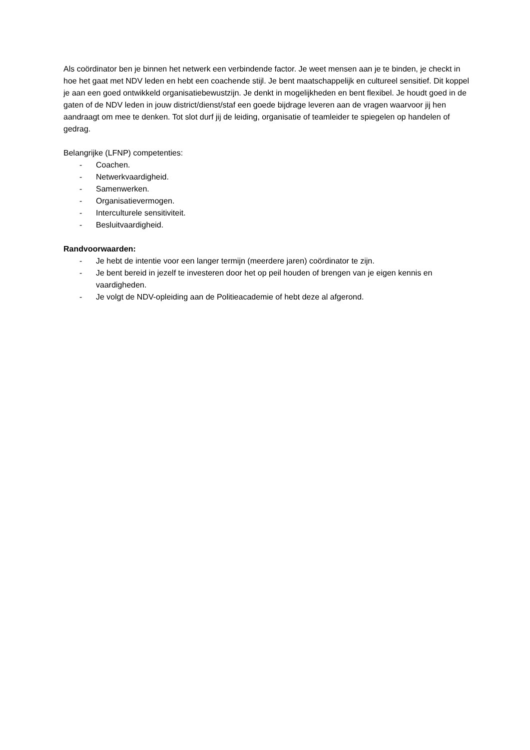Als coördinator ben je binnen het netwerk een verbindende factor. Je weet mensen aan je te binden, je checkt in hoe het gaat met NDV leden en hebt een coachende stijl. Je bent maatschappelijk en cultureel sensitief. Dit koppel je aan een goed ontwikkeld organisatiebewustzijn. Je denkt in mogelijkheden en bent flexibel. Je houdt goed in de gaten of de NDV leden in jouw district/dienst/staf een goede bijdrage leveren aan de vragen waarvoor jij hen aandraagt om mee te denken. Tot slot durf jij de leiding, organisatie of teamleider te spiegelen op handelen of gedrag.
Belangrijke (LFNP) competenties:
- Coachen.
- Netwerkvaardigheid.
- Samenwerken.
- Organisatievermogen.
- Interculturele sensitiviteit.
- Besluitvaardigheid.
Randvoorwaarden:
- Je hebt de intentie voor een langer termijn (meerdere jaren) coördinator te zijn.
- Je bent bereid in jezelf te investeren door het op peil houden of brengen van je eigen kennis en vaardigheden.
- Je volgt de NDV-opleiding aan de Politieacademie of hebt deze al afgerond.